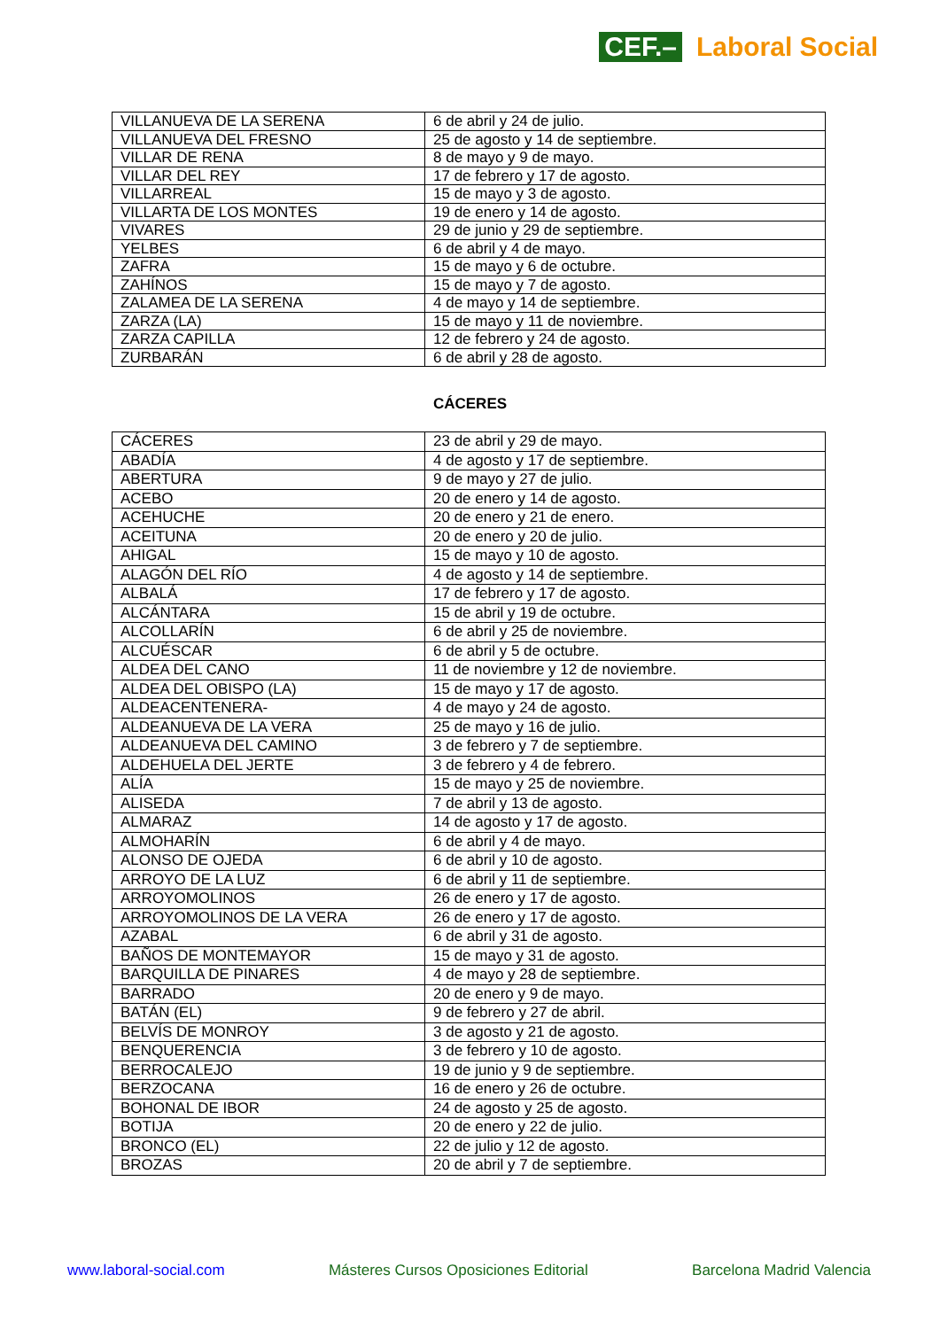CEF.– Laboral Social
| VILLANUEVA DE LA SERENA | 6 de abril y 24 de julio. |
| VILLANUEVA DEL FRESNO | 25 de agosto y 14 de septiembre. |
| VILLAR DE RENA | 8 de mayo y 9 de mayo. |
| VILLAR DEL REY | 17 de febrero y 17 de agosto. |
| VILLARREAL | 15 de mayo y 3 de agosto. |
| VILLARTA DE LOS MONTES | 19 de enero y 14 de agosto. |
| VIVARES | 29 de junio y 29 de septiembre. |
| YELBES | 6 de abril y 4 de mayo. |
| ZAFRA | 15 de mayo y 6 de octubre. |
| ZAHÍNOS | 15 de mayo y 7 de agosto. |
| ZALAMEA DE LA SERENA | 4 de mayo y 14 de septiembre. |
| ZARZA (LA) | 15 de mayo y 11 de noviembre. |
| ZARZA CAPILLA | 12 de febrero y 24 de agosto. |
| ZURBARÁN | 6 de abril y 28 de agosto. |
CÁCERES
| CÁCERES | 23 de abril y 29 de mayo. |
| ABADÍA | 4 de agosto y 17 de septiembre. |
| ABERTURA | 9 de mayo y 27 de julio. |
| ACEBO | 20 de enero y 14 de agosto. |
| ACEHUCHE | 20 de enero y 21 de enero. |
| ACEITUNA | 20 de enero y 20 de julio. |
| AHIGAL | 15 de mayo y 10 de agosto. |
| ALAGÓN DEL RÍO | 4 de agosto y 14 de septiembre. |
| ALBALÁ | 17 de febrero y 17 de agosto. |
| ALCÁNTARA | 15 de abril y 19 de octubre. |
| ALCOLLARÍN | 6 de abril y 25 de noviembre. |
| ALCUÉSCAR | 6 de abril y 5 de octubre. |
| ALDEA DEL CANO | 11 de noviembre y 12 de noviembre. |
| ALDEA DEL OBISPO (LA) | 15 de mayo y 17 de agosto. |
| ALDEACENTENERA- | 4 de mayo y 24 de agosto. |
| ALDEANUEVA DE LA VERA | 25 de mayo y 16 de julio. |
| ALDEANUEVA DEL CAMINO | 3 de febrero y 7 de septiembre. |
| ALDEHUELA DEL JERTE | 3 de febrero y 4 de febrero. |
| ALÍA | 15 de mayo y 25 de noviembre. |
| ALISEDA | 7 de abril y 13 de agosto. |
| ALMARAZ | 14 de agosto y 17 de agosto. |
| ALMOHARÍN | 6 de abril y 4 de mayo. |
| ALONSO DE OJEDA | 6 de abril y 10 de agosto. |
| ARROYO DE LA LUZ | 6 de abril y 11 de septiembre. |
| ARROYOMOLINOS | 26 de enero y 17 de agosto. |
| ARROYOMOLINOS DE LA VERA | 26 de enero y 17 de agosto. |
| AZABAL | 6 de abril y 31 de agosto. |
| BAÑOS DE MONTEMAYOR | 15 de mayo y 31 de agosto. |
| BARQUILLA DE PINARES | 4 de mayo y 28 de septiembre. |
| BARRADO | 20 de enero y 9 de mayo. |
| BATÁN (EL) | 9 de febrero y 27 de abril. |
| BELVÍS DE MONROY | 3 de agosto y 21 de agosto. |
| BENQUERENCIA | 3 de febrero y 10 de agosto. |
| BERROCALEJO | 19 de junio y 9 de septiembre. |
| BERZOCANA | 16 de enero y 26 de octubre. |
| BOHONAL DE IBOR | 24 de agosto y 25 de agosto. |
| BOTIJA | 20 de enero y 22 de julio. |
| BRONCO (EL) | 22 de julio y 12 de agosto. |
| BROZAS | 20 de abril y 7 de septiembre. |
www.laboral-social.com Másteres Cursos Oposiciones Editorial Barcelona Madrid Valencia